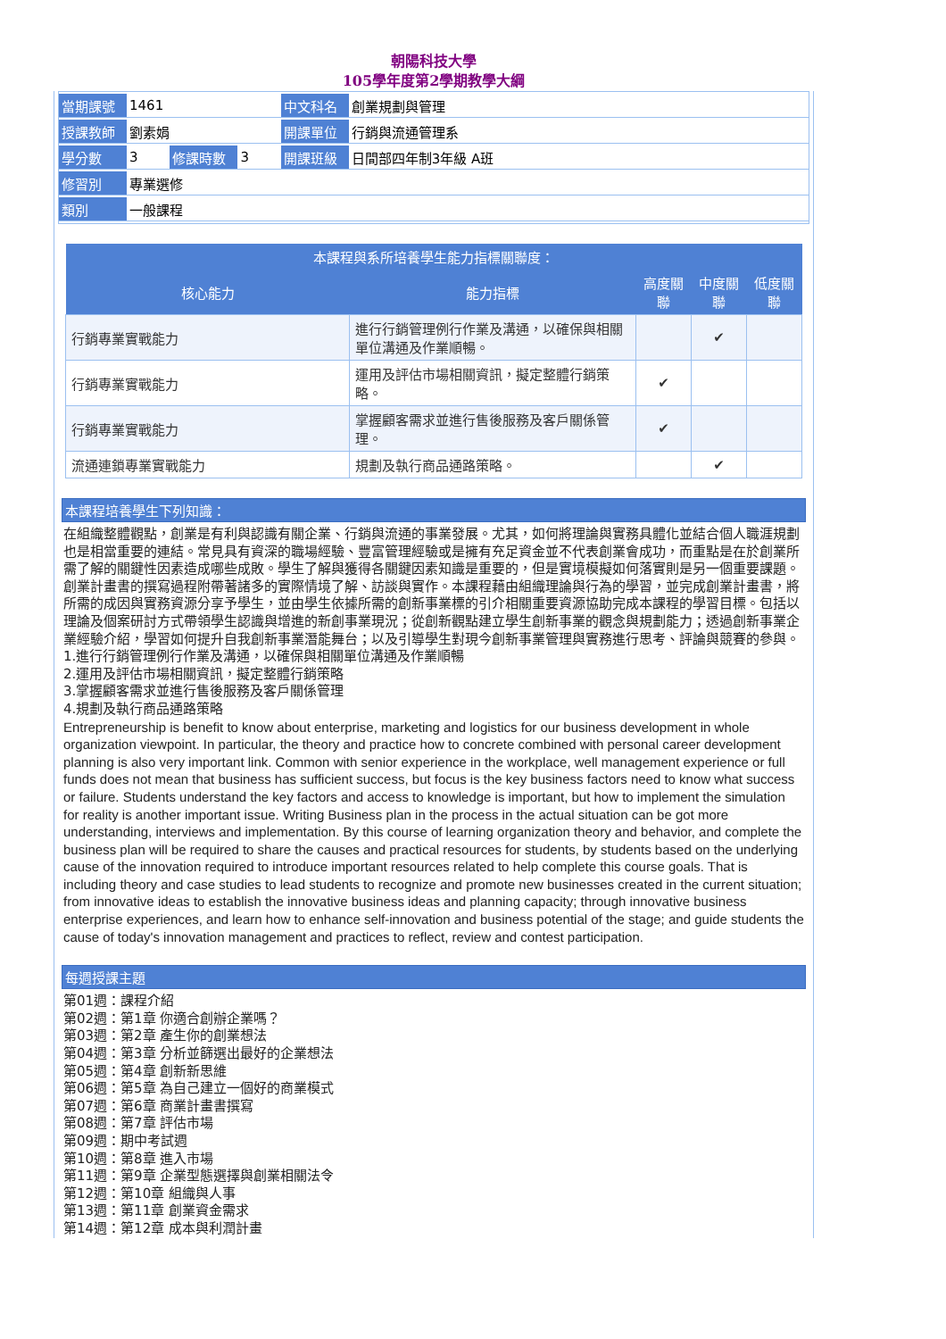朝陽科技大學
105學年度第2學期教學大綱
| 當期課號 | 1461 | | | 中文科名 | 創業規劃與管理 |
| 授課教師 | 劉素娟 | | | 開課單位 | 行銷與流通管理系 |
| 學分數 | 3 | 修課時數 | 3 | 開課班級 | 日間部四年制3年級 A班 |
| 修習別 | 專業選修 | | | | |
| 類別 | 一般課程 | | | | |
| 本課程與系所培養學生能力指標關聯度： | | | | |
| --- | --- | --- | --- | --- |
| 核心能力 | 能力指標 | 高度關聯 | 中度關聯 | 低度關聯 |
| 行銷專業實戰能力 | 進行行銷管理例行作業及溝通，以確保與相關單位溝通及作業順暢。 | | ✔ | |
| 行銷專業實戰能力 | 運用及評估市場相關資訊，擬定整體行銷策略。 | ✔ | | |
| 行銷專業實戰能力 | 掌握顧客需求並進行售後服務及客戶關係管理。 | ✔ | | |
| 流通連鎖專業實戰能力 | 規劃及執行商品通路策略。 | | ✔ | |
本課程培養學生下列知識：
在組織整體觀點，創業是有利與認識有關企業、行銷與流通的事業發展。尤其，如何將理論與實務具體化並結合個人職涯規劃也是相當重要的連結。常見具有資深的職場經驗、豐富管理經驗或是擁有充足資金並不代表創業會成功，而重點是在於創業所需了解的關鍵性因素造成哪些成敗。學生了解與獲得各關鍵因素知識是重要的，但是實境模擬如何落實則是另一個重要課題。創業計畫書的撰寫過程附帶著諸多的實際情境了解、訪談與實作。本課程藉由組織理論與行為的學習，並完成創業計畫書，將所需的成因與實務資源分享予學生，並由學生依據所需的創新事業標的引介相關重要資源協助完成本課程的學習目標。包括以理論及個案研討方式帶領學生認識與增進的新創事業現況；從創新觀點建立學生創新事業的觀念與規劃能力；透過創新事業企業經驗介紹，學習如何提升自我創新事業潛能舞台；以及引導學生對現今創新事業管理與實務進行思考、評論與競賽的參與。
1.進行行銷管理例行作業及溝通，以確保與相關單位溝通及作業順暢
2.運用及評估市場相關資訊，擬定整體行銷策略
3.掌握顧客需求並進行售後服務及客戶關係管理
4.規劃及執行商品通路策略
Entrepreneurship is benefit to know about enterprise, marketing and logistics for our business development in whole organization viewpoint. In particular, the theory and practice how to concrete combined with personal career development planning is also very important link. Common with senior experience in the workplace, well management experience or full funds does not mean that business has sufficient success, but focus is the key business factors need to know what success or failure. Students understand the key factors and access to knowledge is important, but how to implement the simulation for reality is another important issue. Writing Business plan in the process in the actual situation can be got more understanding, interviews and implementation. By this course of learning organization theory and behavior, and complete the business plan will be required to share the causes and practical resources for students, by students based on the underlying cause of the innovation required to introduce important resources related to help complete this course goals. That is including theory and case studies to lead students to recognize and promote new businesses created in the current situation; from innovative ideas to establish the innovative business ideas and planning capacity; through innovative business enterprise experiences, and learn how to enhance self-innovation and business potential of the stage; and guide students the cause of today's innovation management and practices to reflect, review and contest participation.
每週授課主題
第01週：課程介紹
第02週：第1章 你適合創辦企業嗎？
第03週：第2章 產生你的創業想法
第04週：第3章 分析並篩選出最好的企業想法
第05週：第4章 創新新思維
第06週：第5章 為自己建立一個好的商業模式
第07週：第6章 商業計畫書撰寫
第08週：第7章 評估市場
第09週：期中考試週
第10週：第8章 進入市場
第11週：第9章 企業型態選擇與創業相關法令
第12週：第10章 組織與人事
第13週：第11章 創業資金需求
第14週：第12章 成本與利潤計畫